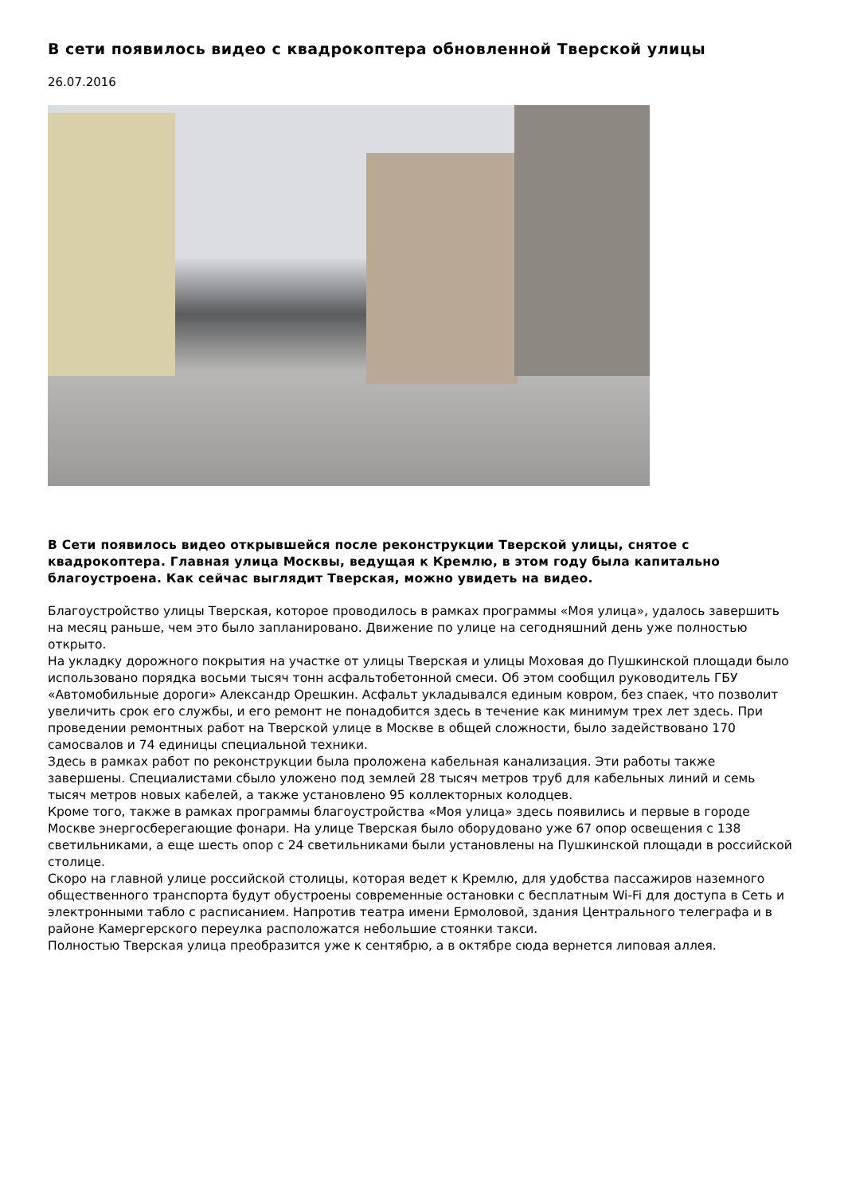В сети появилось видео с квадрокоптера обновленной Тверской улицы
26.07.2016
В Сети появилось видео открывшейся после реконструкции Тверской улицы, снятое с квадрокоптера. Главная улица Москвы, ведущая к Кремлю, в этом году была капитально благоустроена. Как сейчас выглядит Тверская, можно увидеть на видео.
Благоустройство улицы Тверская, которое проводилось в рамках программы «Моя улица», удалось завершить на месяц раньше, чем это было запланировано. Движение по улице на сегодняшний день уже полностью открыто.
На укладку дорожного покрытия на участке от улицы Тверская и улицы Моховая до Пушкинской площади было использовано порядка восьми тысяч тонн асфальтобетонной смеси. Об этом сообщил руководитель ГБУ «Автомобильные дороги» Александр Орешкин. Асфальт укладывался единым ковром, без спаек, что позволит увеличить срок его службы, и его ремонт не понадобится здесь в течение как минимум трех лет здесь. При проведении ремонтных работ на Тверской улице в Москве в общей сложности, было задействовано 170 самосвалов и 74 единицы специальной техники.
Здесь в рамках работ по реконструкции была проложена кабельная канализация. Эти работы также завершены. Специалистами сбыло уложено под землей 28 тысяч метров труб для кабельных линий и семь тысяч метров новых кабелей, а также установлено 95 коллекторных колодцев.
Кроме того, также в рамках программы благоустройства «Моя улица» здесь появились и первые в городе Москве энергосберегающие фонари. На улице Тверская было оборудовано уже 67 опор освещения с 138 светильниками, а еще шесть опор с 24 светильниками были установлены на Пушкинской площади в российской столице.
Скоро на главной улице российской столицы, которая ведет к Кремлю, для удобства пассажиров наземного общественного транспорта будут обустроены современные остановки с бесплатным Wi-Fi для доступа в Сеть и электронными табло с расписанием. Напротив театра имени Ермоловой, здания Центрального телеграфа и в районе Камергерского переулка расположатся небольшие стоянки такси.
Полностью Тверская улица преобразится уже к сентябрю, а в октябре сюда вернется липовая аллея.